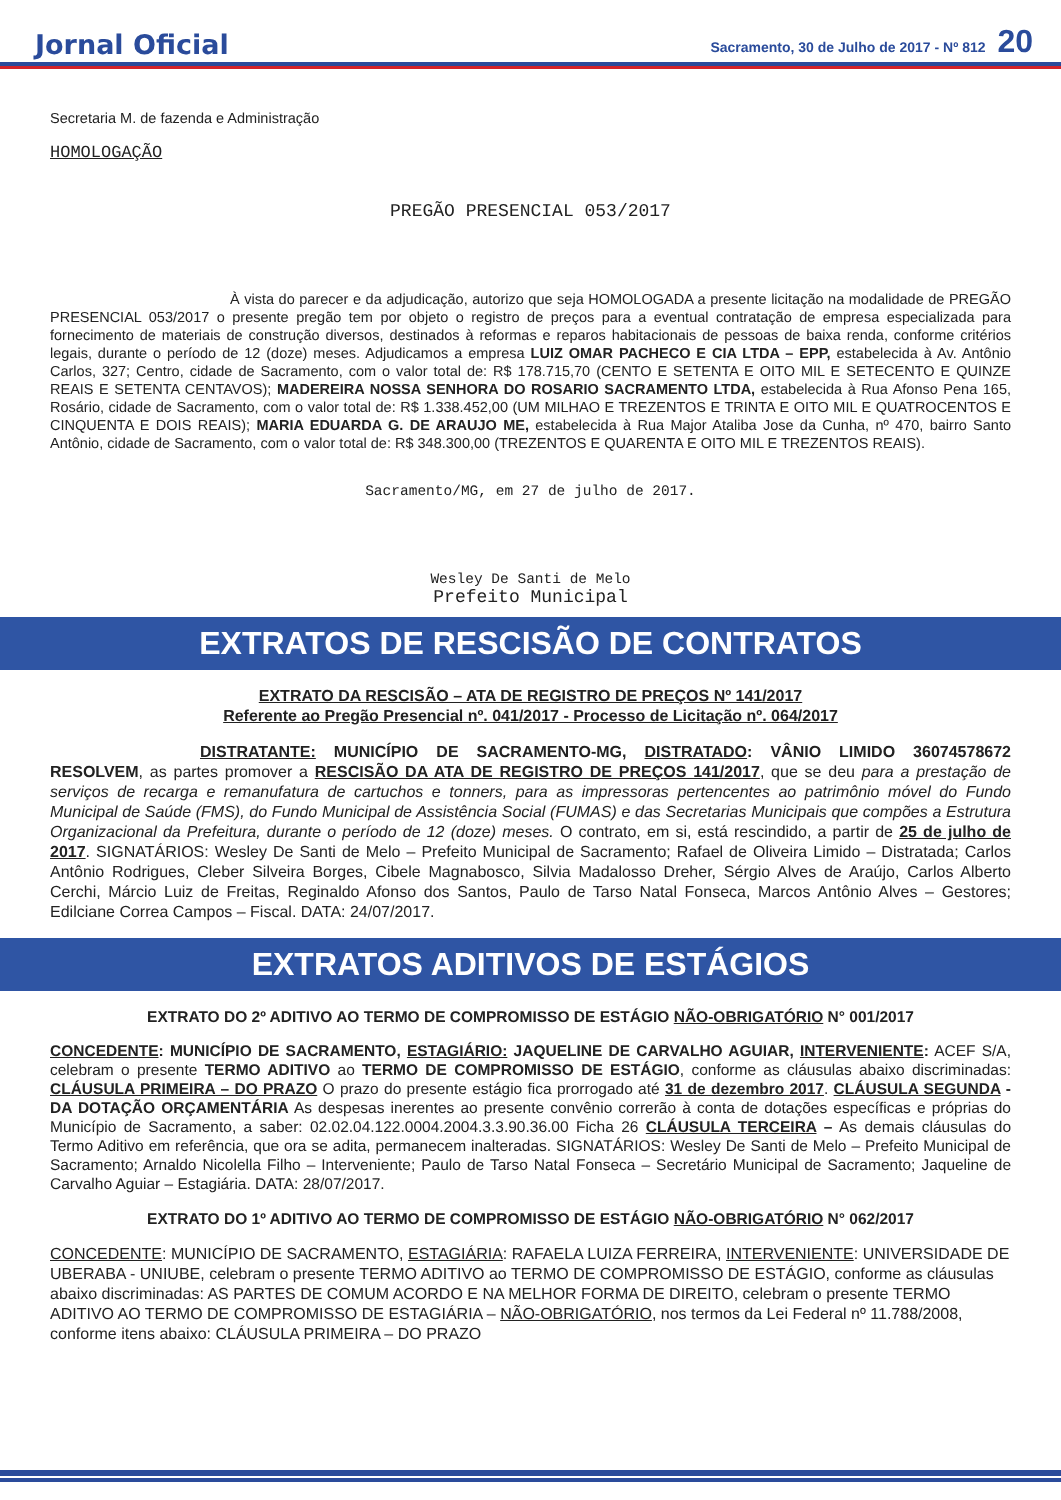Jornal Oficial Sacramento, 30 de Julho de 2017 - Nº 812 20
Secretaria M. de fazenda e Administração
HOMOLOGAÇÃO
PREGÃO PRESENCIAL 053/2017
À vista do parecer e da adjudicação, autorizo que seja HOMOLOGADA a presente licitação na modalidade de PREGÃO PRESENCIAL 053/2017 o presente pregão tem por objeto o registro de preços para a eventual contratação de empresa especializada para fornecimento de materiais de construção diversos, destinados à reformas e reparos habitacionais de pessoas de baixa renda, conforme critérios legais, durante o período de 12 (doze) meses. Adjudicamos a empresa LUIZ OMAR PACHECO E CIA LTDA – EPP, estabelecida à Av. Antônio Carlos, 327; Centro, cidade de Sacramento, com o valor total de: R$ 178.715,70 (CENTO E SETENTA E OITO MIL E SETECENTO E QUINZE REAIS E SETENTA CENTAVOS); MADEREIRA NOSSA SENHORA DO ROSARIO SACRAMENTO LTDA, estabelecida à Rua Afonso Pena 165, Rosário, cidade de Sacramento, com o valor total de: R$ 1.338.452,00 (UM MILHAO E TREZENTOS E TRINTA E OITO MIL E QUATROCENTOS E CINQUENTA E DOIS REAIS); MARIA EDUARDA G. DE ARAUJO ME, estabelecida à Rua Major Ataliba Jose da Cunha, nº 470, bairro Santo Antônio, cidade de Sacramento, com o valor total de: R$ 348.300,00 (TREZENTOS E QUARENTA E OITO MIL E TREZENTOS REAIS).
Sacramento/MG, em 27 de julho de 2017.
Wesley De Santi de Melo
Prefeito Municipal
EXTRATOS DE RESCISÃO DE CONTRATOS
EXTRATO DA RESCISÃO – ATA DE REGISTRO DE PREÇOS Nº 141/2017
Referente ao Pregão Presencial nº. 041/2017 - Processo de Licitação nº. 064/2017
DISTRATANTE: MUNICÍPIO DE SACRAMENTO-MG, DISTRATADO: VÂNIO LIMIDO 36074578672 RESOLVEM, as partes promover a RESCISÃO DA ATA DE REGISTRO DE PREÇOS 141/2017, que se deu para a prestação de serviços de recarga e remanufatura de cartuchos e tonners, para as impressoras pertencentes ao patrimônio móvel do Fundo Municipal de Saúde (FMS), do Fundo Municipal de Assistência Social (FUMAS) e das Secretarias Municipais que compões a Estrutura Organizacional da Prefeitura, durante o período de 12 (doze) meses. O contrato, em si, está rescindido, a partir de 25 de julho de 2017. SIGNATÁRIOS: Wesley De Santi de Melo – Prefeito Municipal de Sacramento; Rafael de Oliveira Limido – Distratada; Carlos Antônio Rodrigues, Cleber Silveira Borges, Cibele Magnabosco, Silvia Madalosso Dreher, Sérgio Alves de Araújo, Carlos Alberto Cerchi, Márcio Luiz de Freitas, Reginaldo Afonso dos Santos, Paulo de Tarso Natal Fonseca, Marcos Antônio Alves – Gestores; Edilciane Correa Campos – Fiscal. DATA: 24/07/2017.
EXTRATOS ADITIVOS DE ESTÁGIOS
EXTRATO DO 2º ADITIVO AO TERMO DE COMPROMISSO DE ESTÁGIO NÃO-OBRIGATÓRIO N° 001/2017
CONCEDENTE: MUNICÍPIO DE SACRAMENTO, ESTAGIÁRIO: JAQUELINE DE CARVALHO AGUIAR, INTERVENIENTE: ACEF S/A, celebram o presente TERMO ADITIVO ao TERMO DE COMPROMISSO DE ESTÁGIO, conforme as cláusulas abaixo discriminadas: CLÁUSULA PRIMEIRA – DO PRAZO O prazo do presente estágio fica prorrogado até 31 de dezembro 2017. CLÁUSULA SEGUNDA - DA DOTAÇÃO ORÇAMENTÁRIA As despesas inerentes ao presente convênio correrão à conta de dotações específicas e próprias do Município de Sacramento, a saber: 02.02.04.122.0004.2004.3.3.90.36.00 Ficha 26 CLÁUSULA TERCEIRA – As demais cláusulas do Termo Aditivo em referência, que ora se adita, permanecem inalteradas. SIGNATÁRIOS: Wesley De Santi de Melo – Prefeito Municipal de Sacramento; Arnaldo Nicolella Filho – Interveniente; Paulo de Tarso Natal Fonseca – Secretário Municipal de Sacramento; Jaqueline de Carvalho Aguiar – Estagiária. DATA: 28/07/2017.
EXTRATO DO 1º ADITIVO AO TERMO DE COMPROMISSO DE ESTÁGIO NÃO-OBRIGATÓRIO N° 062/2017
CONCEDENTE: MUNICÍPIO DE SACRAMENTO, ESTAGIÁRIA: RAFAELA LUIZA FERREIRA, INTERVENIENTE: UNIVERSIDADE DE UBERABA - UNIUBE, celebram o presente TERMO ADITIVO ao TERMO DE COMPROMISSO DE ESTÁGIO, conforme as cláusulas abaixo discriminadas: AS PARTES DE COMUM ACORDO E NA MELHOR FORMA DE DIREITO, celebram o presente TERMO ADITIVO AO TERMO DE COMPROMISSO DE ESTAGIÁRIA – NÃO-OBRIGATÓRIO, nos termos da Lei Federal nº 11.788/2008, conforme itens abaixo: CLÁUSULA PRIMEIRA – DO PRAZO